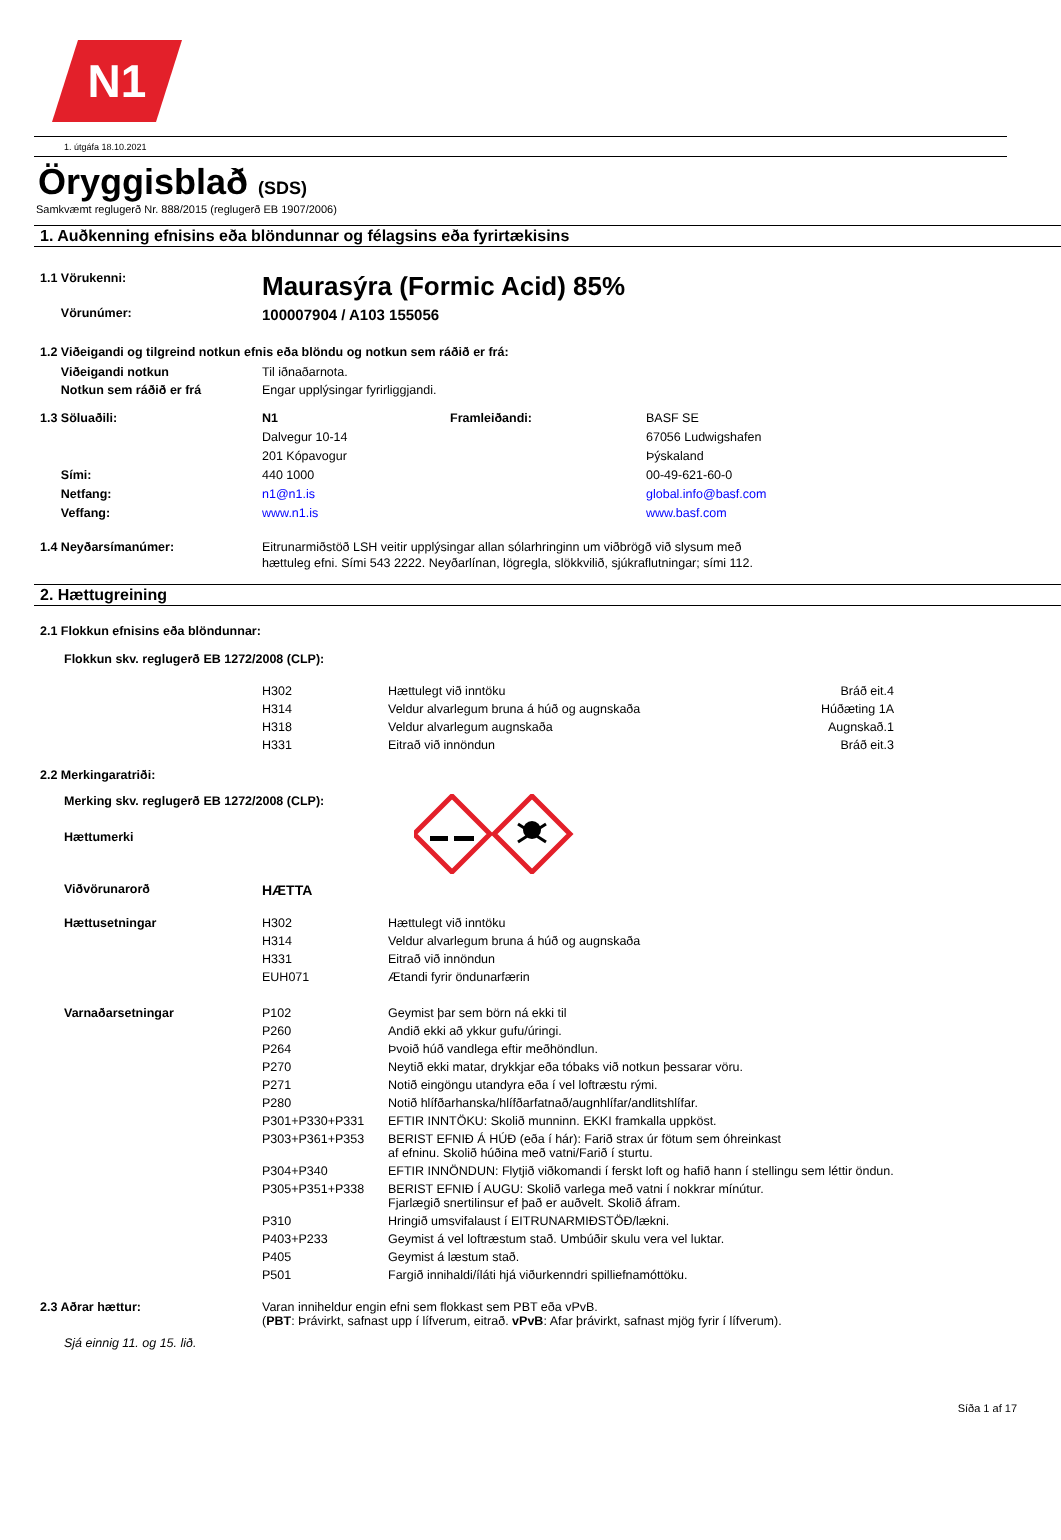N1
1. útgáfa 18.10.2021
Öryggisblað (SDS)
Samkvæmt reglugerð Nr. 888/2015 (reglugerð EB 1907/2006)
1. Auðkenning efnisins eða blöndunnar og félagsins eða fyrirtækisins
| 1.1 Vörukenni: | Maurasýra (Formic Acid) 85% |
| Vörunúmer: | 100007904 / A103 155056 |
1.2 Viðeigandi og tilgreind notkun efnis eða blöndu og notkun sem ráðið er frá:
| Viðeigandi notkun | Til iðnaðarnota. |
| Notkun sem ráðið er frá | Engar upplýsingar fyrirliggjandi. |
| 1.3 Söluaðili: | N1 | Framleiðandi: | BASF SE |
| | Dalvegur 10-14 | | 67056 Ludwigshafen |
| | 201 Kópavogur | | Þýskaland |
| Sími: | 440 1000 | | 00-49-621-60-0 |
| Netfang: | n1@n1.is | | global.info@basf.com |
| Veffang: | www.n1.is | | www.basf.com |
| 1.4 Neyðarsímanúmer: | Eitrunarmiðstöð LSH veitir upplýsingar allan sólarhringinn um viðbrögð við slysum með hættuleg efni. Sími 543 2222. Neyðarlínan, lögregla, slökkvilið, sjúkraflutningar; sími 112. |
2. Hættugreining
2.1 Flokkun efnisins eða blöndunnar:
Flokkun skv. reglugerð EB 1272/2008 (CLP):
| | H302 | Hættulegt við inntöku | Bráð eit.4 |
| | H314 | Veldur alvarlegum bruna á húð og augnskaða | Húðæting 1A |
| | H318 | Veldur alvarlegum augnskaða | Augnskað.1 |
| | H331 | Eitrað við innöndun | Bráð eit.3 |
2.2 Merkingaratriði:
Merking skv. reglugerð EB 1272/2008 (CLP):
Hættumerki
| Viðvörunarorð | HÆTTA |
| Hættusetningar | H302 | Hættulegt við inntöku |
| | H314 | Veldur alvarlegum bruna á húð og augnskaða |
| | H331 | Eitrað við innöndun |
| | EUH071 | Ætandi fyrir öndunarfærin |
| Varnaðarsetningar | P102 | Geymist þar sem börn ná ekki til |
| | P260 | Andið ekki að ykkur gufu/úringi. |
| | P264 | Þvoið húð vandlega eftir meðhöndlun. |
| | P270 | Neytið ekki matar, drykkjar eða tóbaks við notkun þessarar vöru. |
| | P271 | Notið eingöngu utandyra eða í vel loftræstu rými. |
| | P280 | Notið hlífðarhanska/hlífðarfatnað/augnhlífar/andlitshlífar. |
| | P301+P330+P331 | EFTIR INNTÖKU: Skolið munninn. EKKI framkalla uppköst. |
| | P303+P361+P353 | BERIST EFNIÐ Á HÚÐ (eða í hár): Farið strax úr fötum sem óhreinkast af efninu. Skolið húðina með vatni/Farið í sturtu. |
| | P304+P340 | EFTIR INNÖNDUN: Flytjið viðkomandi í ferskt loft og hafið hann í stellingu sem léttir öndun. |
| | P305+P351+P338 | BERIST EFNIÐ Í AUGU: Skolið varlega með vatni í nokkrar mínútur. Fjarlægið snertilinsur ef það er auðvelt. Skolið áfram. |
| | P310 | Hringið umsvifalaust í EITRUNARMIÐSTÖÐ/lækni. |
| | P403+P233 | Geymist á vel loftræstum stað. Umbúðir skulu vera vel luktar. |
| | P405 | Geymist á læstum stað. |
| | P501 | Fargið innihaldi/íláti hjá viðurkenndri spilliefnamóttöku. |
| 2.3 Aðrar hættur: | Varan inniheldur engin efni sem flokkast sem PBT eða vPvB. ( PBT : Þrávirkt, safnast upp í lífverum, eitrað. vPvB : Afar þrávirkt, safnast mjög fyrir í lífverum). |
Sjá einnig 11. og 15. lið.
Síða 1 af 17